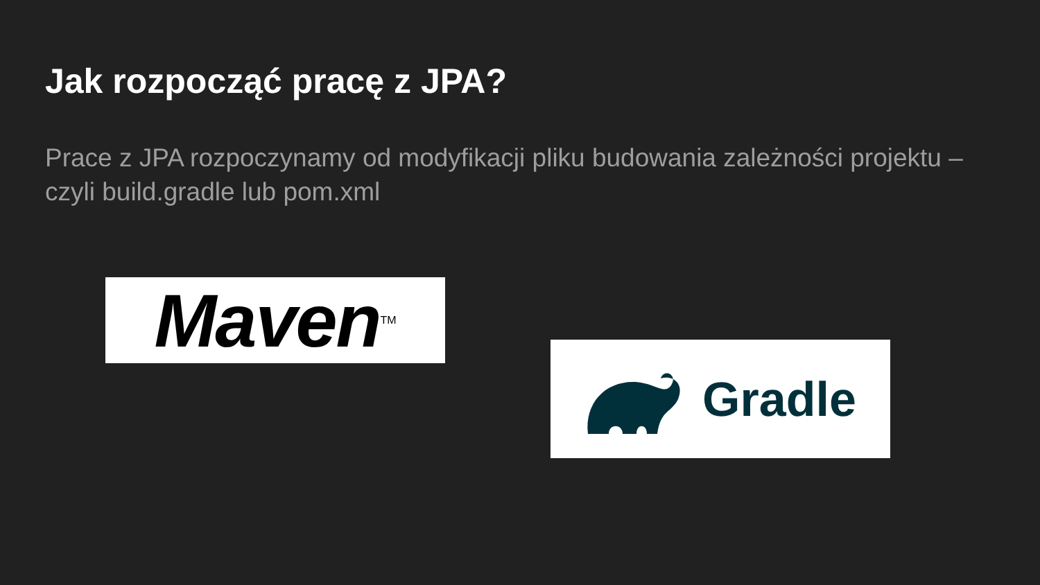Jak rozpocząć pracę z JPA?
Prace z JPA rozpoczynamy od modyfikacji pliku budowania zależności projektu – czyli build.gradle lub pom.xml
Maven<sup>TM</sup>
Gradle